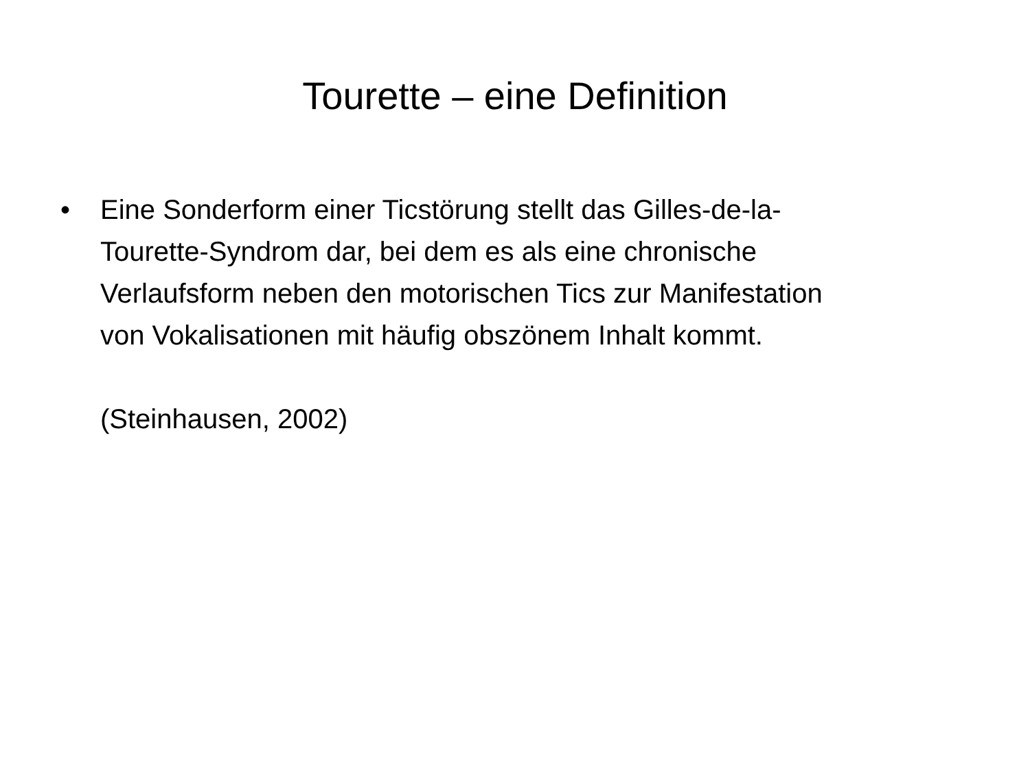Tourette – eine Definition
• Eine Sonderform einer Ticstörung stellt das Gilles-de-la-
Tourette-Syndrom dar, bei dem es als eine chronische
Verlaufsform neben den motorischen Tics zur Manifestation
von Vokalisationen mit häufig obszönem Inhalt kommt.
(Steinhausen, 2002)